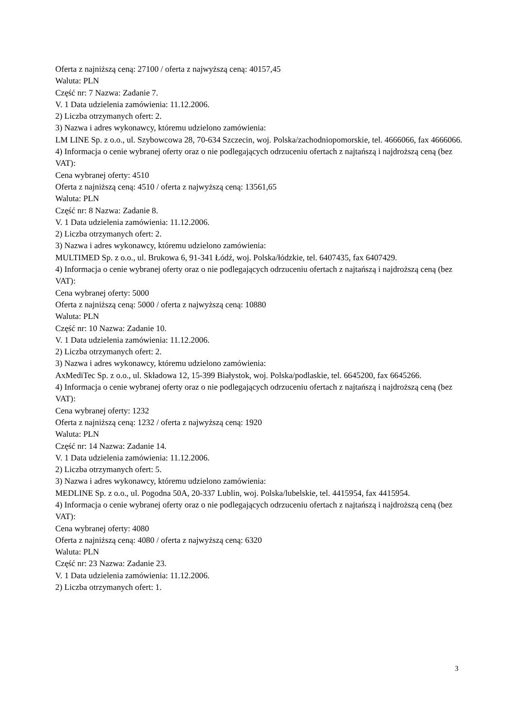Oferta z najniższą ceną: 27100 / oferta z najwyższą ceną: 40157,45
Waluta: PLN
Część nr: 7 Nazwa: Zadanie 7.
V. 1 Data udzielenia zamówienia: 11.12.2006.
2) Liczba otrzymanych ofert: 2.
3) Nazwa i adres wykonawcy, któremu udzielono zamówienia:
LM LINE Sp. z o.o., ul. Szybowcowa 28, 70-634 Szczecin, woj. Polska/zachodniopomorskie, tel. 4666066, fax 4666066.
4) Informacja o cenie wybranej oferty oraz o nie podlegających odrzuceniu ofertach z najtańszą i najdroższą ceną (bez VAT):
Cena wybranej oferty: 4510
Oferta z najniższą ceną: 4510 / oferta z najwyższą ceną: 13561,65
Waluta: PLN
Część nr: 8 Nazwa: Zadanie 8.
V. 1 Data udzielenia zamówienia: 11.12.2006.
2) Liczba otrzymanych ofert: 2.
3) Nazwa i adres wykonawcy, któremu udzielono zamówienia:
MULTIMED Sp. z o.o., ul. Brukowa 6, 91-341 Łódź, woj. Polska/łódzkie, tel. 6407435, fax 6407429.
4) Informacja o cenie wybranej oferty oraz o nie podlegających odrzuceniu ofertach z najtańszą i najdroższą ceną (bez VAT):
Cena wybranej oferty: 5000
Oferta z najniższą ceną: 5000 / oferta z najwyższą ceną: 10880
Waluta: PLN
Część nr: 10 Nazwa: Zadanie 10.
V. 1 Data udzielenia zamówienia: 11.12.2006.
2) Liczba otrzymanych ofert: 2.
3) Nazwa i adres wykonawcy, któremu udzielono zamówienia:
AxMediTec Sp. z o.o., ul. Składowa 12, 15-399 Białystok, woj. Polska/podlaskie, tel. 6645200, fax 6645266.
4) Informacja o cenie wybranej oferty oraz o nie podlegających odrzuceniu ofertach z najtańszą i najdroższą ceną (bez VAT):
Cena wybranej oferty: 1232
Oferta z najniższą ceną: 1232 / oferta z najwyższą ceną: 1920
Waluta: PLN
Część nr: 14 Nazwa: Zadanie 14.
V. 1 Data udzielenia zamówienia: 11.12.2006.
2) Liczba otrzymanych ofert: 5.
3) Nazwa i adres wykonawcy, któremu udzielono zamówienia:
MEDLINE Sp. z o.o., ul. Pogodna 50A, 20-337 Lublin, woj. Polska/lubelskie, tel. 4415954, fax 4415954.
4) Informacja o cenie wybranej oferty oraz o nie podlegających odrzuceniu ofertach z najtańszą i najdroższą ceną (bez VAT):
Cena wybranej oferty: 4080
Oferta z najniższą ceną: 4080 / oferta z najwyższą ceną: 6320
Waluta: PLN
Część nr: 23 Nazwa: Zadanie 23.
V. 1 Data udzielenia zamówienia: 11.12.2006.
2) Liczba otrzymanych ofert: 1.
3